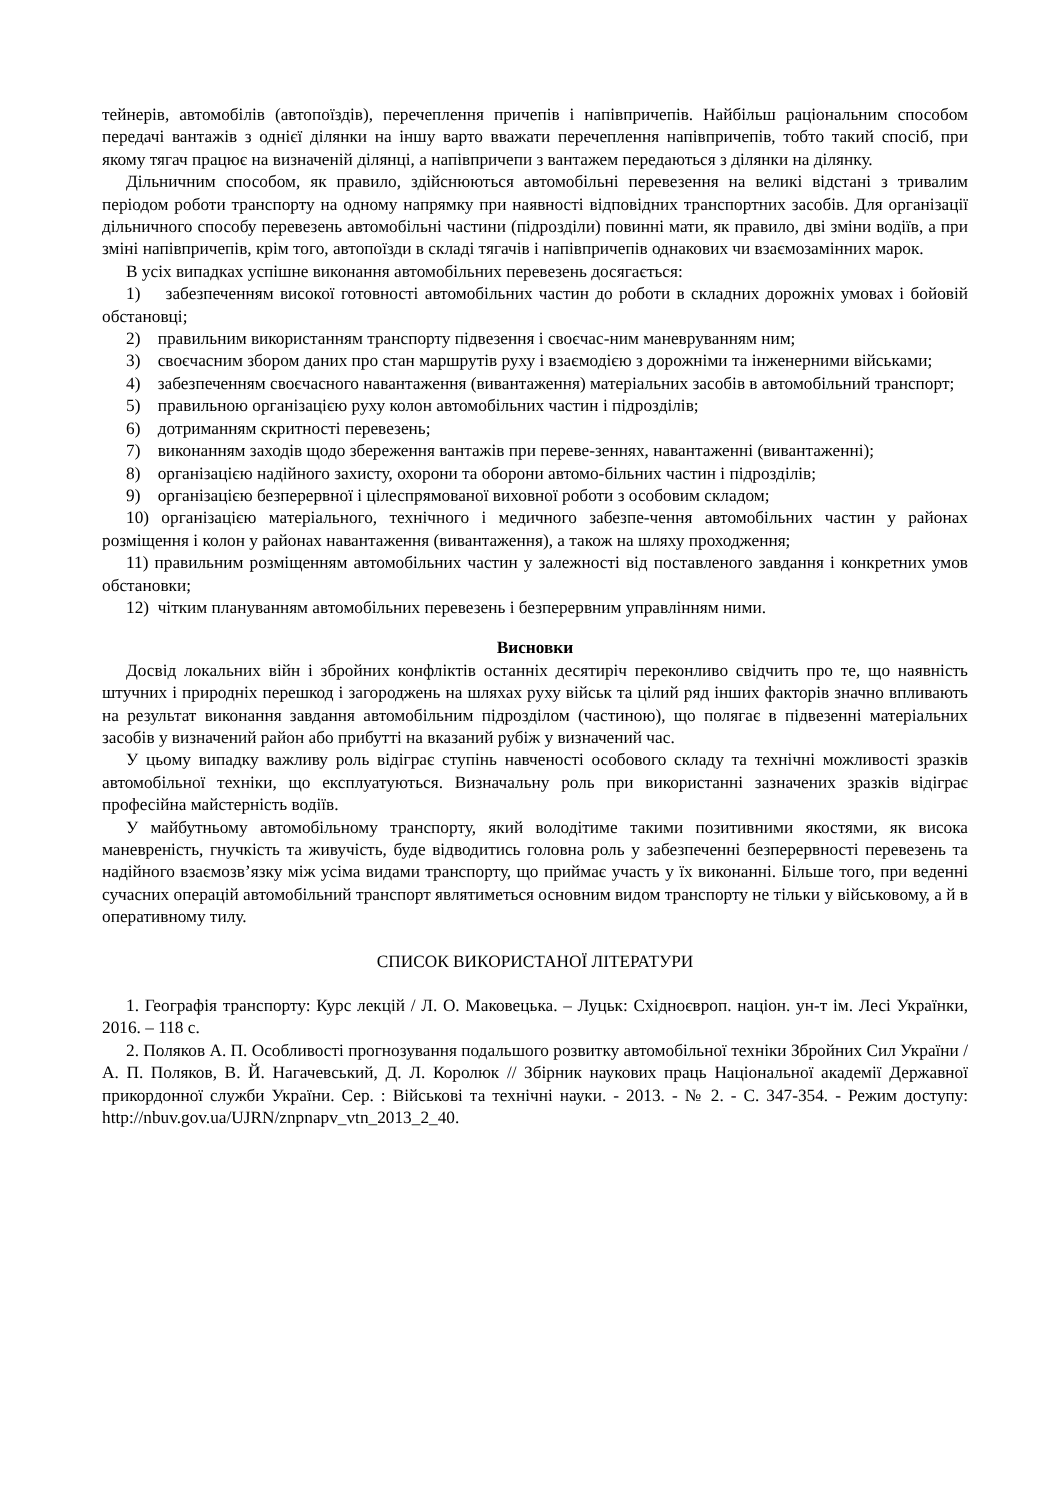тейнерів, автомобілів (автопоїздів), перечеплення причепів і напівпричепів. Найбільш раціональним способом передачі вантажів з однієї ділянки на іншу варто вважати перечеплення напівпричепів, тобто такий спосіб, при якому тягач працює на визначеній ділянці, а напівпричепи з вантажем передаються з ділянки на ділянку.
Дільничним способом, як правило, здійснюються автомобільні перевезення на великі відстані з тривалим періодом роботи транспорту на одному напрямку при наявності відповідних транспортних засобів. Для організації дільничного способу перевезень автомобільні частини (підрозділи) повинні мати, як правило, дві зміни водіїв, а при зміні напівпричепів, крім того, автопоїзди в складі тягачів і напівпричепів однакових чи взаємозамінних марок.
В усіх випадках успішне виконання автомобільних перевезень досягається:
1) забезпеченням високої готовності автомобільних частин до роботи в складних дорожніх умовах і бойовій обстановці;
2) правильним використанням транспорту підвезення і своєчас-ним маневруванням ним;
3) своєчасним збором даних про стан маршрутів руху і взаємодією з дорожніми та інженерними військами;
4) забезпеченням своєчасного навантаження (вивантаження) матеріальних засобів в автомобільний транспорт;
5) правильною організацією руху колон автомобільних частин і підрозділів;
6) дотриманням скритності перевезень;
7) виконанням заходів щодо збереження вантажів при переве-зеннях, навантаженні (вивантаженні);
8) організацією надійного захисту, охорони та оборони автомо-більних частин і підрозділів;
9) організацією безперервної і цілеспрямованої виховної роботи з особовим складом;
10) організацією матеріального, технічного і медичного забезпе-чення автомобільних частин у районах розміщення і колон у районах навантаження (вивантаження), а також на шляху проходження;
11) правильним розміщенням автомобільних частин у залежності від поставленого завдання і конкретних умов обстановки;
12) чітким плануванням автомобільних перевезень і безперервним управлінням ними.
Висновки
Досвід локальних війн і збройних конфліктів останніх десятиріч переконливо свідчить про те, що наявність штучних і природніх перешкод і загороджень на шляхах руху військ та цілий ряд інших факторів значно впливають на результат виконання завдання автомобільним підрозділом (частиною), що полягає в підвезенні матеріальних засобів у визначений район або прибутті на вказаний рубіж у визначений час.
У цьому випадку важливу роль відіграє ступінь навченості особового складу та технічні можливості зразків автомобільної техніки, що експлуатуються. Визначальну роль при використанні зазначених зразків відіграє професійна майстерність водіїв.
У майбутньому автомобільному транспорту, який володітиме такими позитивними якостями, як висока маневреність, гнучкість та живучість, буде відводитись головна роль у забезпеченні безперервності перевезень та надійного взаємозв’язку між усіма видами транспорту, що приймає участь у їх виконанні. Більше того, при веденні сучасних операцій автомобільний транспорт являтиметься основним видом транспорту не тільки у військовому, а й в оперативному тилу.
СПИСОК ВИКОРИСТАНОЇ ЛІТЕРАТУРИ
1. Географія транспорту: Курс лекцій / Л. О. Маковецька. – Луцьк: Східноєвроп. націон. ун-т ім. Лесі Українки, 2016. – 118 с.
2. Поляков А. П. Особливості прогнозування подальшого розвитку автомобільної техніки Збройних Сил України / А. П. Поляков, В. Й. Нагачевський, Д. Л. Королюк // Збірник наукових праць Національної академії Державної прикордонної служби України. Сер. : Військові та технічні науки. - 2013. - № 2. - С. 347-354. - Режим доступу: http://nbuv.gov.ua/UJRN/znpnapv_vtn_2013_2_40.